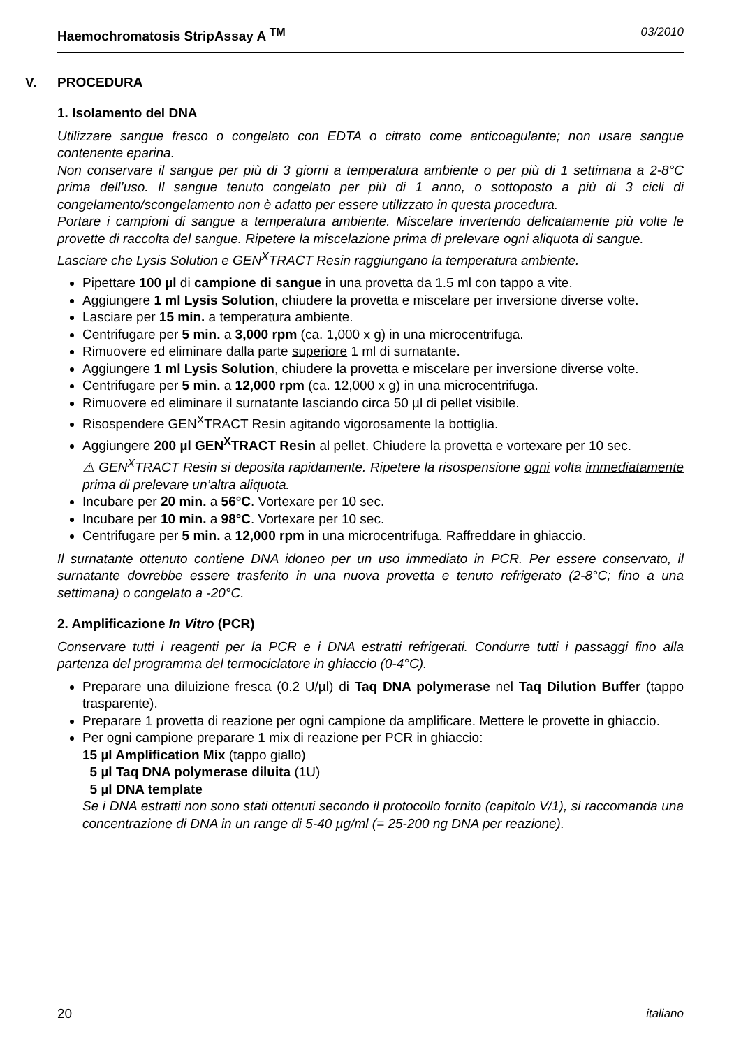Haemochromatosis StripAssay A <sup>TM</sup> 03/2010
V. PROCEDURA
1. Isolamento del DNA
Utilizzare sangue fresco o congelato con EDTA o citrato come anticoagulante; non usare sangue contenente eparina.
Non conservare il sangue per più di 3 giorni a temperatura ambiente o per più di 1 settimana a 2-8°C prima dell’uso. Il sangue tenuto congelato per più di 1 anno, o sottoposto a più di 3 cicli di congelamento/scongelamento non è adatto per essere utilizzato in questa procedura.
Portare i campioni di sangue a temperatura ambiente. Miscelare invertendo delicatamente più volte le provette di raccolta del sangue. Ripetere la miscelazione prima di prelevare ogni aliquota di sangue.
Lasciare che Lysis Solution e GEN<sup>X</sup>TRACT Resin raggiungano la temperatura ambiente.
Pipettare 100 µl di campione di sangue in una provetta da 1.5 ml con tappo a vite.
Aggiungere 1 ml Lysis Solution, chiudere la provetta e miscelare per inversione diverse volte.
Lasciare per 15 min. a temperatura ambiente.
Centrifugare per 5 min. a 3,000 rpm (ca. 1,000 x g) in una microcentrifuga.
Rimuovere ed eliminare dalla parte superiore 1 ml di surnatante.
Aggiungere 1 ml Lysis Solution, chiudere la provetta e miscelare per inversione diverse volte.
Centrifugare per 5 min. a 12,000 rpm (ca. 12,000 x g) in una microcentrifuga.
Rimuovere ed eliminare il surnatante lasciando circa 50 µl di pellet visibile.
Risospendere GEN<sup>X</sup>TRACT Resin agitando vigorosamente la bottiglia.
Aggiungere 200 µl GEN<sup>X</sup>TRACT Resin al pellet. Chiudere la provetta e vortexare per 10 sec.
⚠ GEN<sup>X</sup>TRACT Resin si deposita rapidamente. Ripetere la risospensione ogni volta immediatamente prima di prelevare un’altra aliquota.
Incubare per 20 min. a 56°C. Vortexare per 10 sec.
Incubare per 10 min. a 98°C. Vortexare per 10 sec.
Centrifugare per 5 min. a 12,000 rpm in una microcentrifuga. Raffreddare in ghiaccio.
Il surnatante ottenuto contiene DNA idoneo per un uso immediato in PCR. Per essere conservato, il surnatante dovrebbe essere trasferito in una nuova provetta e tenuto refrigerato (2-8°C; fino a una settimana) o congelato a -20°C.
2. Amplificazione In Vitro (PCR)
Conservare tutti i reagenti per la PCR e i DNA estratti refrigerati. Condurre tutti i passaggi fino alla partenza del programma del termociclatore in ghiaccio (0-4°C).
Preparare una diluizione fresca (0.2 U/µl) di Taq DNA polymerase nel Taq Dilution Buffer (tappo trasparente).
Preparare 1 provetta di reazione per ogni campione da amplificare. Mettere le provette in ghiaccio.
Per ogni campione preparare 1 mix di reazione per PCR in ghiaccio:
15 µl Amplification Mix (tappo giallo)
5 µl Taq DNA polymerase diluita (1U)
5 µl DNA template
Se i DNA estratti non sono stati ottenuti secondo il protocollo fornito (capitolo V/1), si raccomanda una concentrazione di DNA in un range di 5-40 µg/ml (= 25-200 ng DNA per reazione).
20 italiano